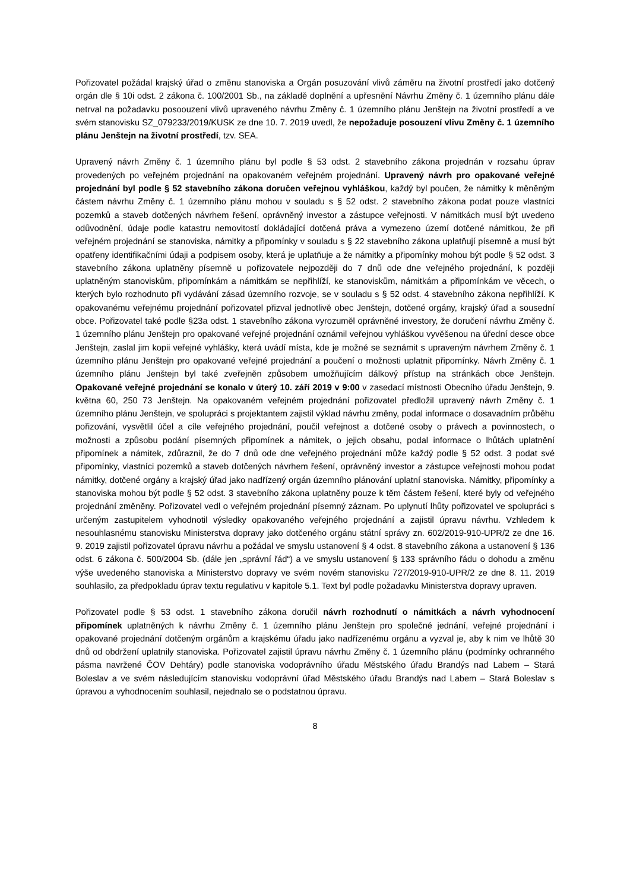Pořizovatel požádal krajský úřad o změnu stanoviska a Orgán posuzování vlivů záměru na životní prostředí jako dotčený orgán dle § 10i odst. 2 zákona č. 100/2001 Sb., na základě doplnění a upřesnění Návrhu Změny č. 1 územního plánu dále netrval na požadavku posoouzení vlivů upraveného návrhu Změny č. 1 územního plánu Jenštejn na životní prostředí a ve svém stanovisku SZ_079233/2019/KUSK ze dne 10. 7. 2019 uvedl, že nepožaduje posouzení vlivu Změny č. 1 územního plánu Jenštejn na životní prostředí, tzv. SEA.
Upravený návrh Změny č. 1 územního plánu byl podle § 53 odst. 2 stavebního zákona projednán v rozsahu úprav provedených po veřejném projednání na opakovaném veřejném projednání. Upravený návrh pro opakované veřejné projednání byl podle § 52 stavebního zákona doručen veřejnou vyhláškou, každý byl poučen, že námitky k měněným částem návrhu Změny č. 1 územního plánu mohou v souladu s § 52 odst. 2 stavebního zákona podat pouze vlastníci pozemků a staveb dotčených návrhem řešení, oprávněný investor a zástupce veřejnosti. V námitkách musí být uvedeno odůvodnění, údaje podle katastru nemovitostí dokládající dotčená práva a vymezeno území dotčené námitkou, že při veřejném projednání se stanoviska, námitky a připomínky v souladu s § 22 stavebního zákona uplatňují písemně a musí být opatřeny identifikačními údaji a podpisem osoby, která je uplatňuje a že námitky a připomínky mohou být podle § 52 odst. 3 stavebního zákona uplatněny písemně u pořizovatele nejpozději do 7 dnů ode dne veřejného projednání, k později uplatněným stanoviskům, připomínkám a námitkám se nepřihlíží, ke stanoviskům, námitkám a připomínkám ve věcech, o kterých bylo rozhodnuto při vydávání zásad územního rozvoje, se v souladu s § 52 odst. 4 stavebního zákona nepřihlíží. K opakovanému veřejnému projednání pořizovatel přizval jednotlivě obec Jenštejn, dotčené orgány, krajský úřad a sousední obce. Pořizovatel také podle §23a odst. 1 stavebního zákona vyrozuměl oprávněné investory, že doručení návrhu Změny č. 1 územního plánu Jenštejn pro opakované veřejné projednání oznámil veřejnou vyhláškou vyvěšenou na úřední desce obce Jenštejn, zaslal jim kopii veřejné vyhlášky, která uvádí místa, kde je možné se seznámit s upraveným návrhem Změny č. 1 územního plánu Jenštejn pro opakované veřejné projednání a poučení o možnosti uplatnit připomínky. Návrh Změny č. 1 územního plánu Jenštejn byl také zveřejněn způsobem umožňujícím dálkový přístup na stránkách obce Jenštejn. Opakované veřejné projednání se konalo v úterý 10. září 2019 v 9:00 v zasedací místnosti Obecního úřadu Jenštejn, 9. května 60, 250 73 Jenštejn. Na opakovaném veřejném projednání pořizovatel předložil upravený návrh Změny č. 1 územního plánu Jenštejn, ve spolupráci s projektantem zajistil výklad návrhu změny, podal informace o dosavadním průběhu pořizování, vysvětlil účel a cíle veřejného projednání, poučil veřejnost a dotčené osoby o právech a povinnostech, o možnosti a způsobu podání písemných připomínek a námitek, o jejich obsahu, podal informace o lhůtách uplatnění připomínek a námitek, zdůraznil, že do 7 dnů ode dne veřejného projednání může každý podle § 52 odst. 3 podat své připomínky, vlastníci pozemků a staveb dotčených návrhem řešení, oprávněný investor a zástupce veřejnosti mohou podat námitky, dotčené orgány a krajský úřad jako nadřízený orgán územního plánování uplatní stanoviska. Námitky, připomínky a stanoviska mohou být podle § 52 odst. 3 stavebního zákona uplatněny pouze k těm částem řešení, které byly od veřejného projednání změněny. Pořizovatel vedl o veřejném projednání písemný záznam. Po uplynutí lhůty pořizovatel ve spolupráci s určeným zastupitelem vyhodnotil výsledky opakovaného veřejného projednání a zajistil úpravu návrhu. Vzhledem k nesouhlasnému stanovisku Ministerstva dopravy jako dotčeného orgánu státní správy zn. 602/2019-910-UPR/2 ze dne 16. 9. 2019 zajistil pořizovatel úpravu návrhu a požádal ve smyslu ustanovení § 4 odst. 8 stavebního zákona a ustanovení § 136 odst. 6 zákona č. 500/2004 Sb. (dále jen „správní řád“) a ve smyslu ustanovení § 133 správního řádu o dohodu a změnu výše uvedeného stanoviska a Ministerstvo dopravy ve svém novém stanovisku 727/2019-910-UPR/2 ze dne 8. 11. 2019 souhlasilo, za předpokladu úprav textu regulativu v kapitole 5.1. Text byl podle požadavku Ministerstva dopravy upraven.
Pořizovatel podle § 53 odst. 1 stavebního zákona doručil návrh rozhodnutí o námitkách a návrh vyhodnocení připomínek uplatněných k návrhu Změny č. 1 územního plánu Jenštejn pro společné jednání, veřejné projednání i opakované projednání dotčeným orgánům a krajskému úřadu jako nadřízenému orgánu a vyzval je, aby k nim ve lhůtě 30 dnů od obdržení uplatnily stanoviska. Pořizovatel zajistil úpravu návrhu Změny č. 1 územního plánu (podmínky ochranného pásma navržené ČOV Dehtáry) podle stanoviska vodoprávního úřadu Městského úřadu Brandýs nad Labem – Stará Boleslav a ve svém následujícím stanovisku vodoprávní úřad Městského úřadu Brandýs nad Labem – Stará Boleslav s úpravou a vyhodnocením souhlasil, nejednalo se o podstatnou úpravu.
8